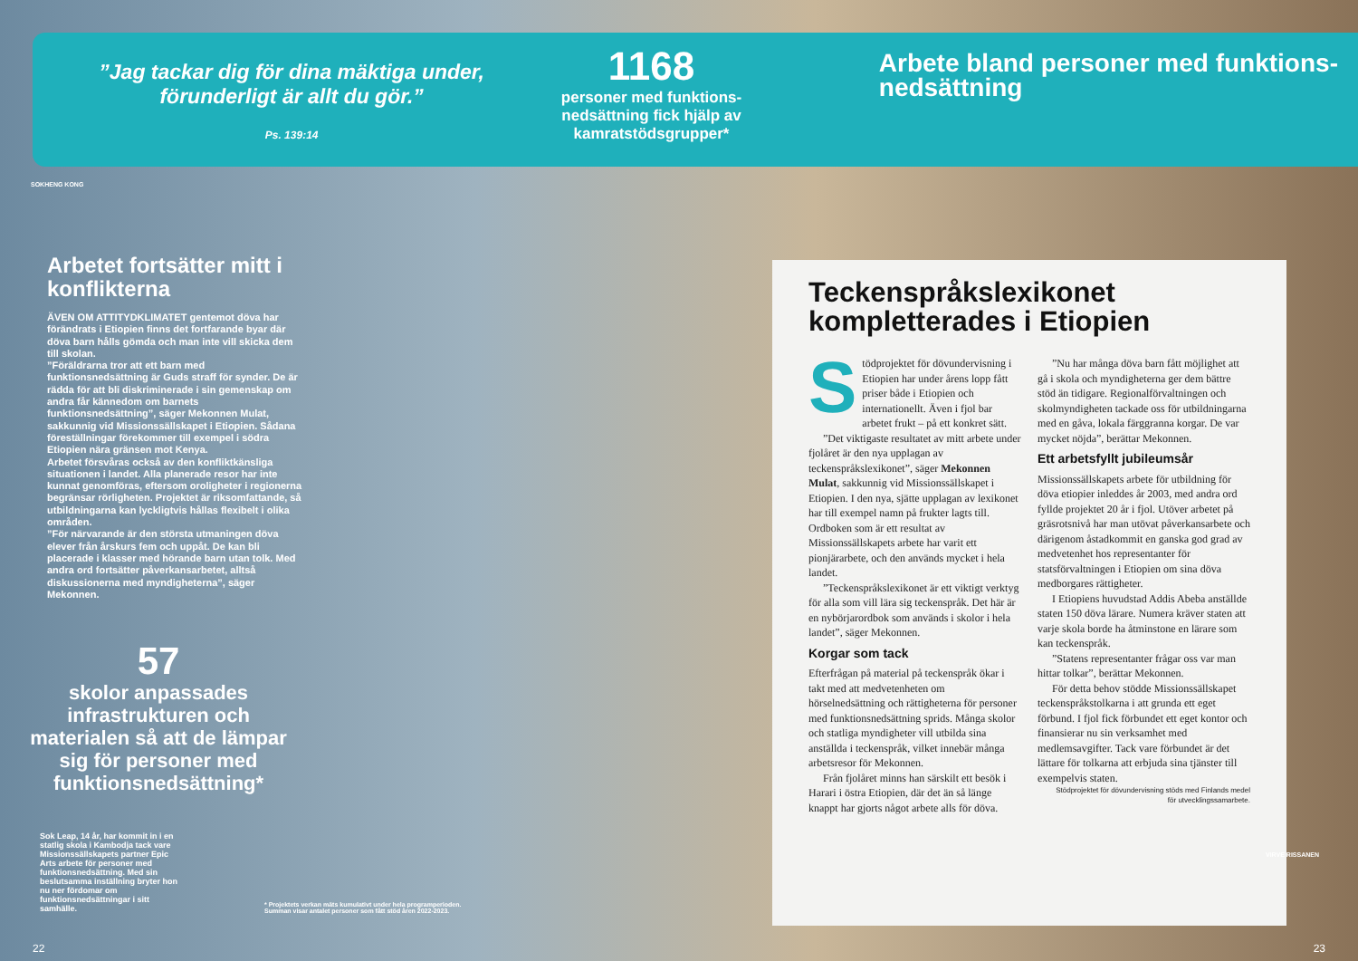”Jag tackar dig för dina mäktiga under,
förunderligt är allt du gör.”
Ps. 139:14
1168
personer med funktions-nedsättning fick hjälp av kamratstödsgrupper*
Arbete bland personer med funktions-nedsättning
SOKHENG KONG
Arbetet fortsätter mitt i konflikterna
ÄVEN OM ATTITYDKLIMATET gentemot döva har förändrats i Etiopien finns det fortfarande byar där döva barn hålls gömda och man inte vill skicka dem till skolan.
”Föräldrarna tror att ett barn med funktionsnedsättning är Guds straff för synder. De är rädda för att bli diskriminerade i sin gemenskap om andra får kännedom om barnets funktionsnedsättning”, säger Mekonnen Mulat, sakkunnig vid Missionssällskapet i Etiopien. Sådana föreställningar förekommer till exempel i södra Etiopien nära gränsen mot Kenya.
Arbetet försvåras också av den konfliktkänsliga situationen i landet. Alla planerade resor har inte kunnat genomföras, eftersom oroligheter i regionerna begränsar rörligheten. Projektet är riksomfattande, så utbildningarna kan lyckligtvis hållas flexibelt i olika områden.
”För närvarande är den största utmaningen döva elever från årskurs fem och uppåt. De kan bli placerade i klasser med hörande barn utan tolk. Med andra ord fortsätter påverkansarbetet, alltså diskussionerna med myndigheterna”, säger Mekonnen.
57
skolor anpassades infrastrukturen och materialen så att de lämpar sig för personer med funktionsnedsättning*
Sok Leap, 14 år, har kommit in i en statlig skola i Kambodja tack vare Missionssällskapets partner Epic Arts arbete för personer med funktionsnedsättning. Med sin beslutsamma inställning bryter hon nu ner fördomar om funktionsnedsättningar i sitt samhälle.
* Projektets verkan mäts kumulativt under hela programperioden.
Summan visar antalet personer som fått stöd åren 2022-2023.
22 23
Teckenspråkslexikonet kompletterades i Etiopien
Stödprojektet för dövundervisning i Etiopien har under årens lopp fått priser både i Etiopien och internationellt. Även i fjol bar arbetet frukt – på ett konkret sätt.
”Det viktigaste resultatet av mitt arbete under fjolåret är den nya upplagan av teckenspråkslexikonet”, säger Mekonnen Mulat, sakkunnig vid Missionssällskapet i Etiopien. I den nya, sjätte upplagan av lexikonet har till exempel namn på frukter lagts till. Ordboken som är ett resultat av Missionssällskapets arbete har varit ett pionjärarbete, och den används mycket i hela landet.
”Teckenspråkslexikonet är ett viktigt verktyg för alla som vill lära sig teckenspråk. Det här är en nybörjarordbok som används i skolor i hela landet”, säger Mekonnen.
Korgar som tack
Efterfrågan på material på teckenspråk ökar i takt med att medvetenheten om hörselnedsättning och rättigheterna för personer med funktionsnedsättning sprids. Många skolor och statliga myndigheter vill utbilda sina anställda i teckenspråk, vilket innebär många arbetsresor för Mekonnen.
Från fjolåret minns han särskilt ett besök i Harari i östra Etiopien, där det än så länge knappt har gjorts något arbete alls för döva.
”Nu har många döva barn fått möjlighet att gå i skola och myndigheterna ger dem bättre stöd än tidigare. Regionalförvaltningen och skolmyndigheten tackade oss för utbildningarna med en gåva, lokala färggranna korgar. De var mycket nöjda”, berättar Mekonnen.
Ett arbetsfyllt jubileumsår
Missionssällskapets arbete för utbildning för döva etiopier inleddes år 2003, med andra ord fyllde projektet 20 år i fjol. Utöver arbetet på gräsrotsnivå har man utövat påverkansarbete och därigenom åstadkommit en ganska god grad av medvetenhet hos representanter för statsförvaltningen i Etiopien om sina döva medborgares rättigheter.
I Etiopiens huvudstad Addis Abeba anställde staten 150 döva lärare. Numera kräver staten att varje skola borde ha åtminstone en lärare som kan teckenspråk.
”Statens representanter frågar oss var man hittar tolkar”, berättar Mekonnen.
För detta behov stödde Missionssällskapet teckenspråkstolkarna i att grunda ett eget förbund. I fjol fick förbundet ett eget kontor och finansierar nu sin verksamhet med medlemsavgifter. Tack vare förbundet är det lättare för tolkarna att erbjuda sina tjänster till exempelvis staten.
Stödprojektet för dövundervisning stöds med Finlands medel för utvecklingssamarbete.
VIRVE RISSANEN